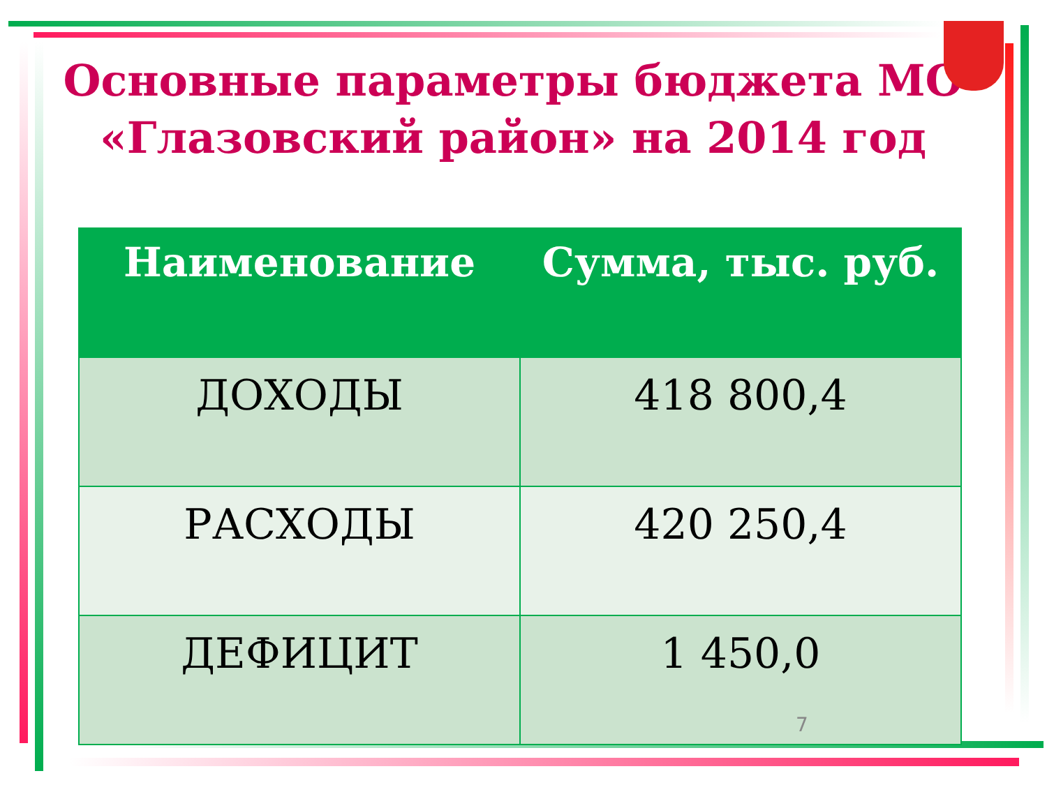Основные параметры бюджета МО «Глазовский район» на 2014 год
| Наименование | Сумма, тыс. руб. |
| --- | --- |
| ДОХОДЫ | 418 800,4 |
| РАСХОДЫ | 420 250,4 |
| ДЕФИЦИТ | 1 450,0 |
7